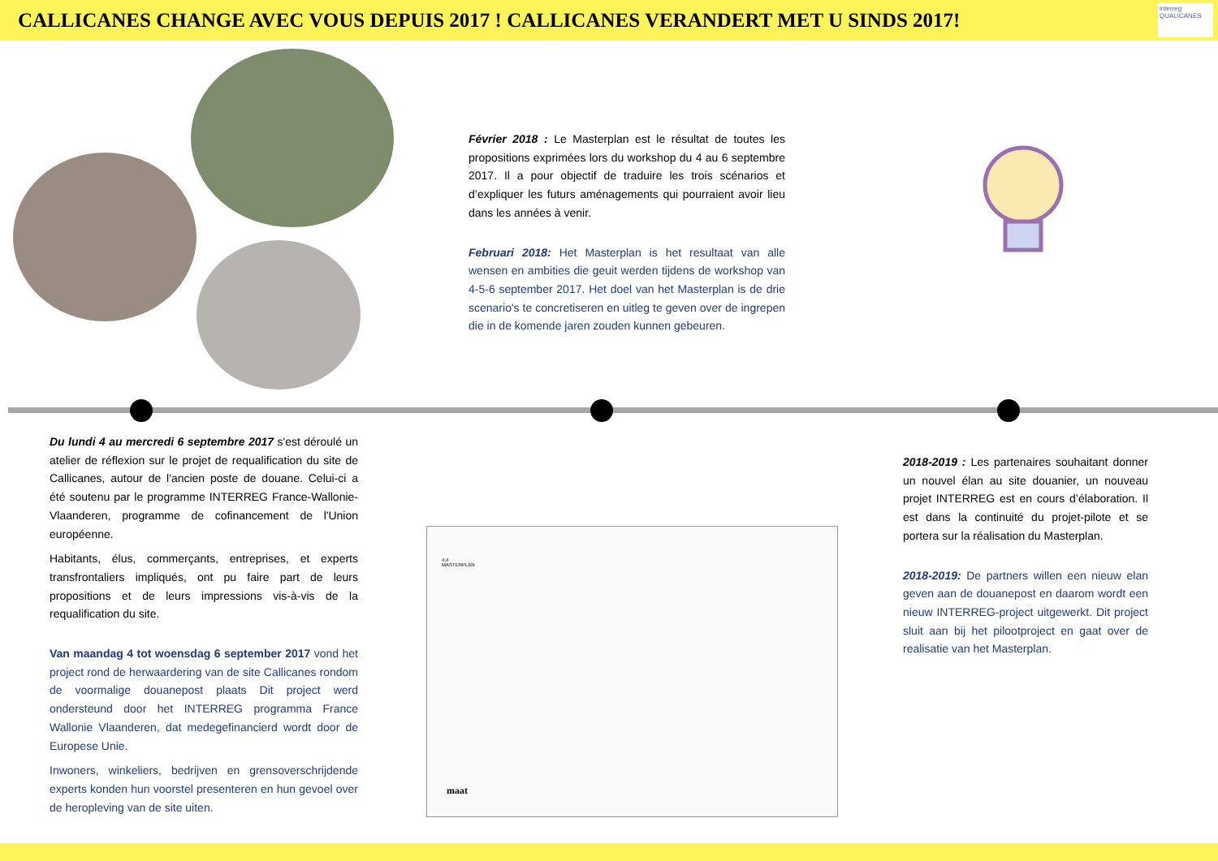CALLICANES CHANGE AVEC VOUS DEPUIS 2017 ! CALLICANES VERANDERT MET U SINDS 2017!
interreg
QUALICANES
Février 2018 : Le Masterplan est le résultat de toutes les propositions exprimées lors du workshop du 4 au 6 septembre 2017. Il a pour objectif de traduire les trois scénarios et d’expliquer les futurs aménagements qui pourraient avoir lieu dans les années à venir.
Februari 2018: Het Masterplan is het resultaat van alle wensen en ambities die geuit werden tijdens de workshop van 4-5-6 september 2017. Het doel van het Masterplan is de drie scenario's te concretiseren en uitleg te geven over de ingrepen die in de komende jaren zouden kunnen gebeuren.
Du lundi 4 au mercredi 6 septembre 2017 s'est déroulé un atelier de réflexion sur le projet de requalification du site de Callicanes, autour de l'ancien poste de douane. Celui-ci a été soutenu par le programme INTERREG France-Wallonie-Vlaanderen, programme de cofinancement de l'Union européenne.
Habitants, élus, commerçants, entreprises, et experts transfrontaliers impliqués, ont pu faire part de leurs propositions et de leurs impressions vis-à-vis de la requalification du site.
Van maandag 4 tot woensdag 6 september 2017 vond het project rond de herwaardering van de site Callicanes rondom de voormalige douanepost plaats Dit project werd ondersteund door het INTERREG programma France Wallonie Vlaanderen, dat medegefinancierd wordt door de Europese Unie.
Inwoners, winkeliers, bedrijven en grensoverschrijdende experts konden hun voorstel presenteren en hun gevoel over de heropleving van de site uiten.
4.4
MASTERPLAN
maat
2018-2019 : Les partenaires souhaitant donner un nouvel élan au site douanier, un nouveau projet INTERREG est en cours d’élaboration. Il est dans la continuité du projet-pilote et se portera sur la réalisation du Masterplan.
2018-2019: De partners willen een nieuw elan geven aan de douanepost en daarom wordt een nieuw INTERREG-project uitgewerkt. Dit project sluit aan bij het pilootproject en gaat over de realisatie van het Masterplan.